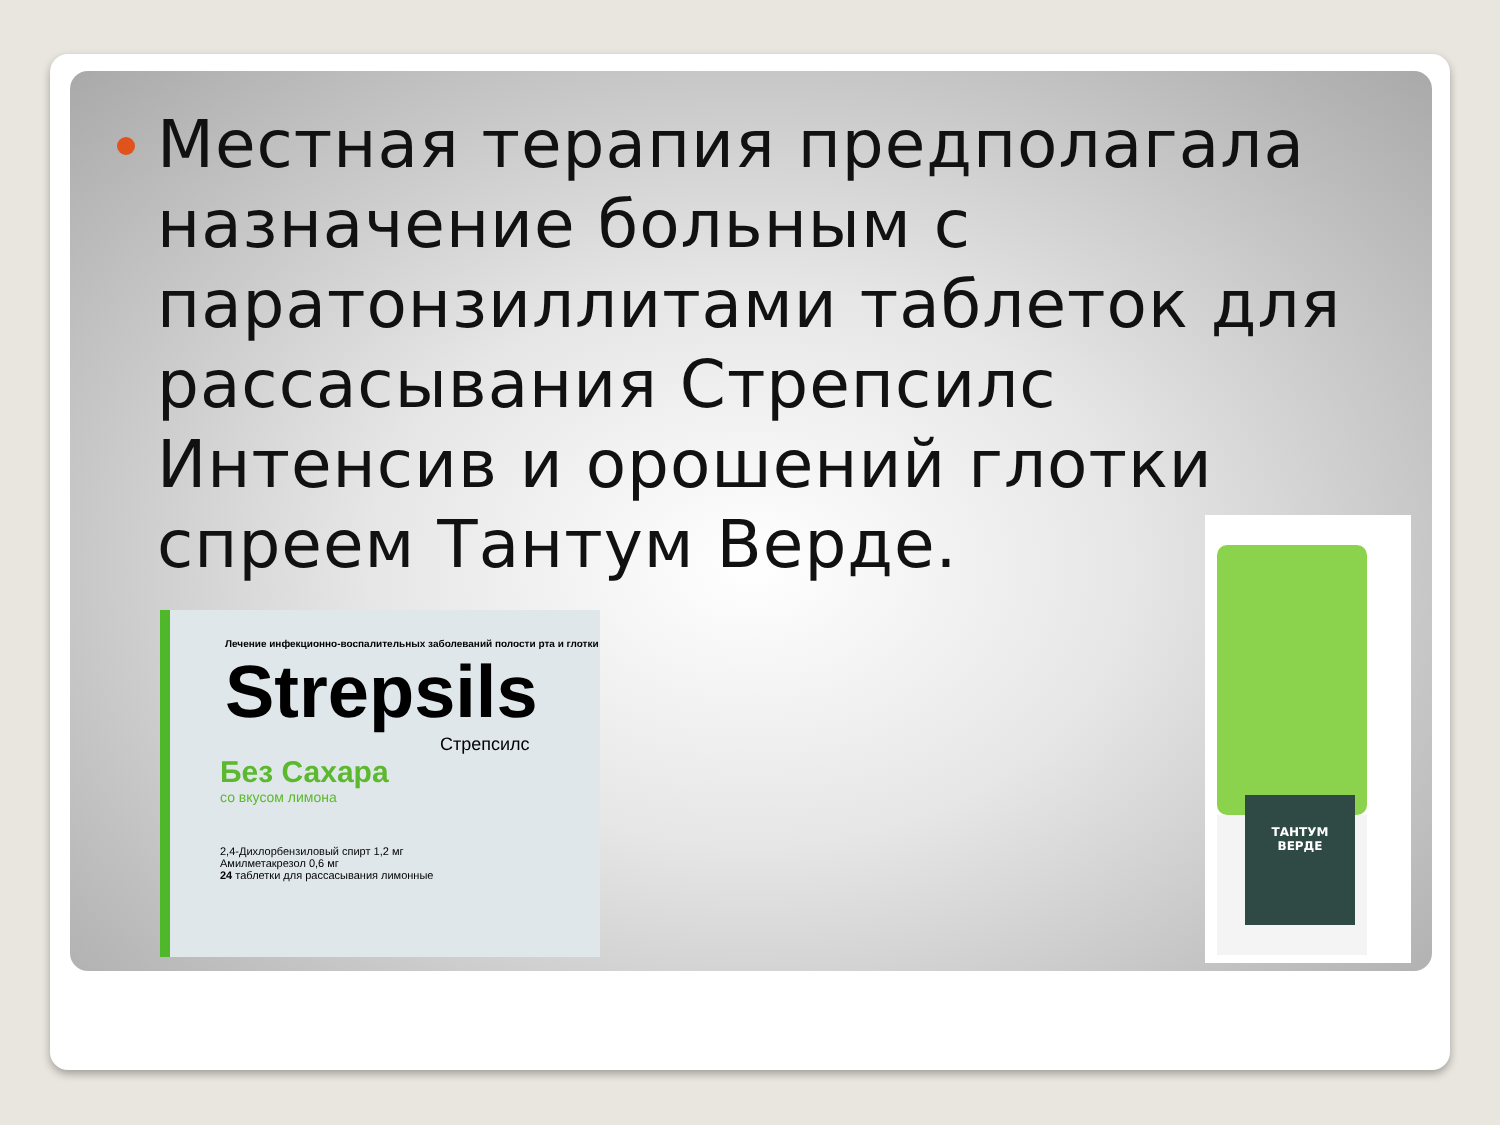Местная терапия предполагала назначение больным с паратонзиллитами таблеток для рассасывания Стрепсилс Интенсив и орошений глотки спреем Тантум Верде.
Лечение инфекционно-воспалительных заболеваний полости рта и глотки
Strepsils
Стрепсилс
Без Сахара
со вкусом лимона
2,4-Дихлорбензиловый спирт 1,2 мг
Амилметакрезол 0,6 мг
24 таблетки для рассасывания лимонные
ТАНТУМ
ВЕРДЕ